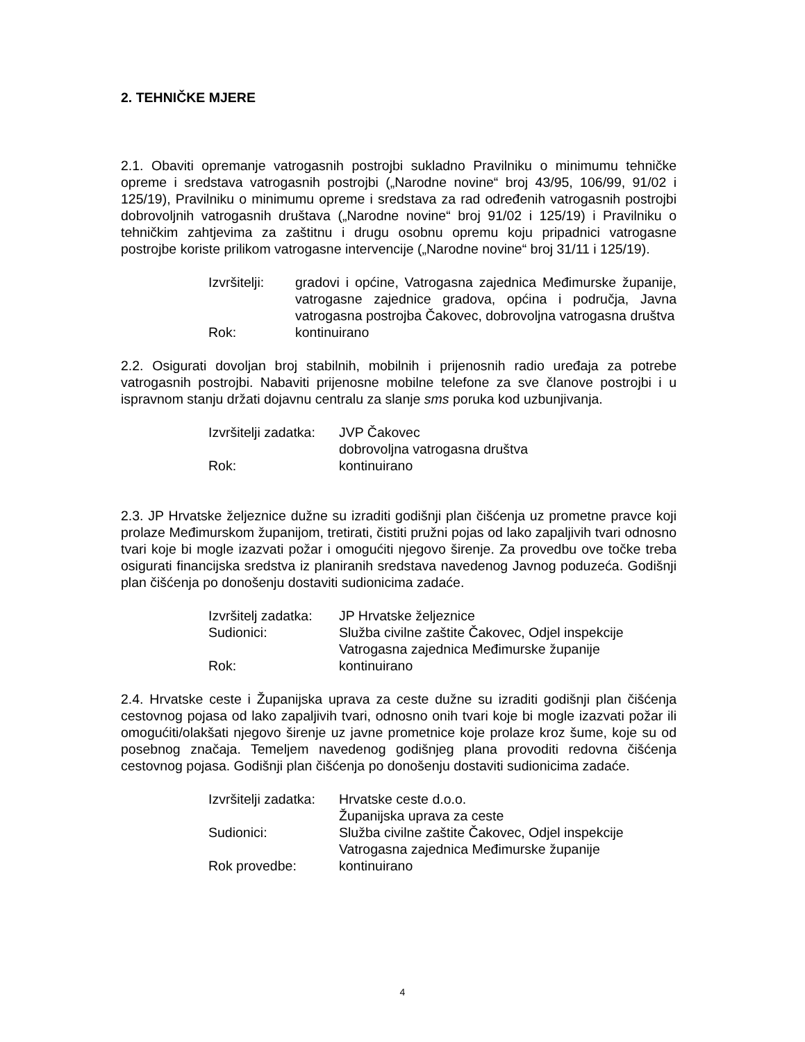2. TEHNIČKE MJERE
2.1. Obaviti opremanje vatrogasnih postrojbi sukladno Pravilniku o minimumu tehničke opreme i sredstava vatrogasnih postrojbi („Narodne novine“ broj 43/95, 106/99, 91/02 i 125/19), Pravilniku o minimumu opreme i sredstava za rad određenih vatrogasnih postrojbi dobrovoljnih vatrogasnih društava („Narodne novine“ broj 91/02 i 125/19) i Pravilniku o tehničkim zahtjevima za zaštitnu i drugu osobnu opremu koju pripadnici vatrogasne postrojbe koriste prilikom vatrogasne intervencije („Narodne novine“ broj 31/11 i 125/19).
| Izvršitelji: | gradovi i općine, Vatrogasna zajednica Međimurske županije, vatrogasne zajednice gradova, općina i područja, Javna vatrogasna postrojba Čakovec, dobrovoljna vatrogasna društva |
| Rok: | kontinuirano |
2.2. Osigurati dovoljan broj stabilnih, mobilnih i prijenosnih radio uređaja za potrebe vatrogasnih postrojbi. Nabaviti prijenosne mobilne telefone za sve članove postrojbi i u ispravnom stanju držati dojavnu centralu za slanje sms poruka kod uzbunjivanja.
| Izvršitelji zadatka: | JVP Čakovec dobrovoljna vatrogasna društva |
| Rok: | kontinuirano |
2.3. JP Hrvatske željeznice dužne su izraditi godišnji plan čišćenja uz prometne pravce koji prolaze Međimurskom županijom, tretirati, čistiti pružni pojas od lako zapaljivih tvari odnosno tvari koje bi mogle izazvati požar i omogućiti njegovo širenje. Za provedbu ove točke treba osigurati financijska sredstva iz planiranih sredstava navedenog Javnog poduzeća. Godišnji plan čišćenja po donošenju dostaviti sudionicima zadaće.
| Izvršitelj zadatka: | JP Hrvatske željeznice |
| Sudionici: | Služba civilne zaštite Čakovec, Odjel inspekcije Vatrogasna zajednica Međimurske županije |
| Rok: | kontinuirano |
2.4. Hrvatske ceste i Županijska uprava za ceste dužne su izraditi godišnji plan čišćenja cestovnog pojasa od lako zapaljivih tvari, odnosno onih tvari koje bi mogle izazvati požar ili omogućiti/olakšati njegovo širenje uz javne prometnice koje prolaze kroz šume, koje su od posebnog značaja. Temeljem navedenog godišnjeg plana provoditi redovna čišćenja cestovnog pojasa. Godišnji plan čišćenja po donošenju dostaviti sudionicima zadaće.
| Izvršitelji zadatka: | Hrvatske ceste d.o.o. Županijska uprava za ceste |
| Sudionici: | Služba civilne zaštite Čakovec, Odjel inspekcije Vatrogasna zajednica Međimurske županije |
| Rok provedbe: | kontinuirano |
4